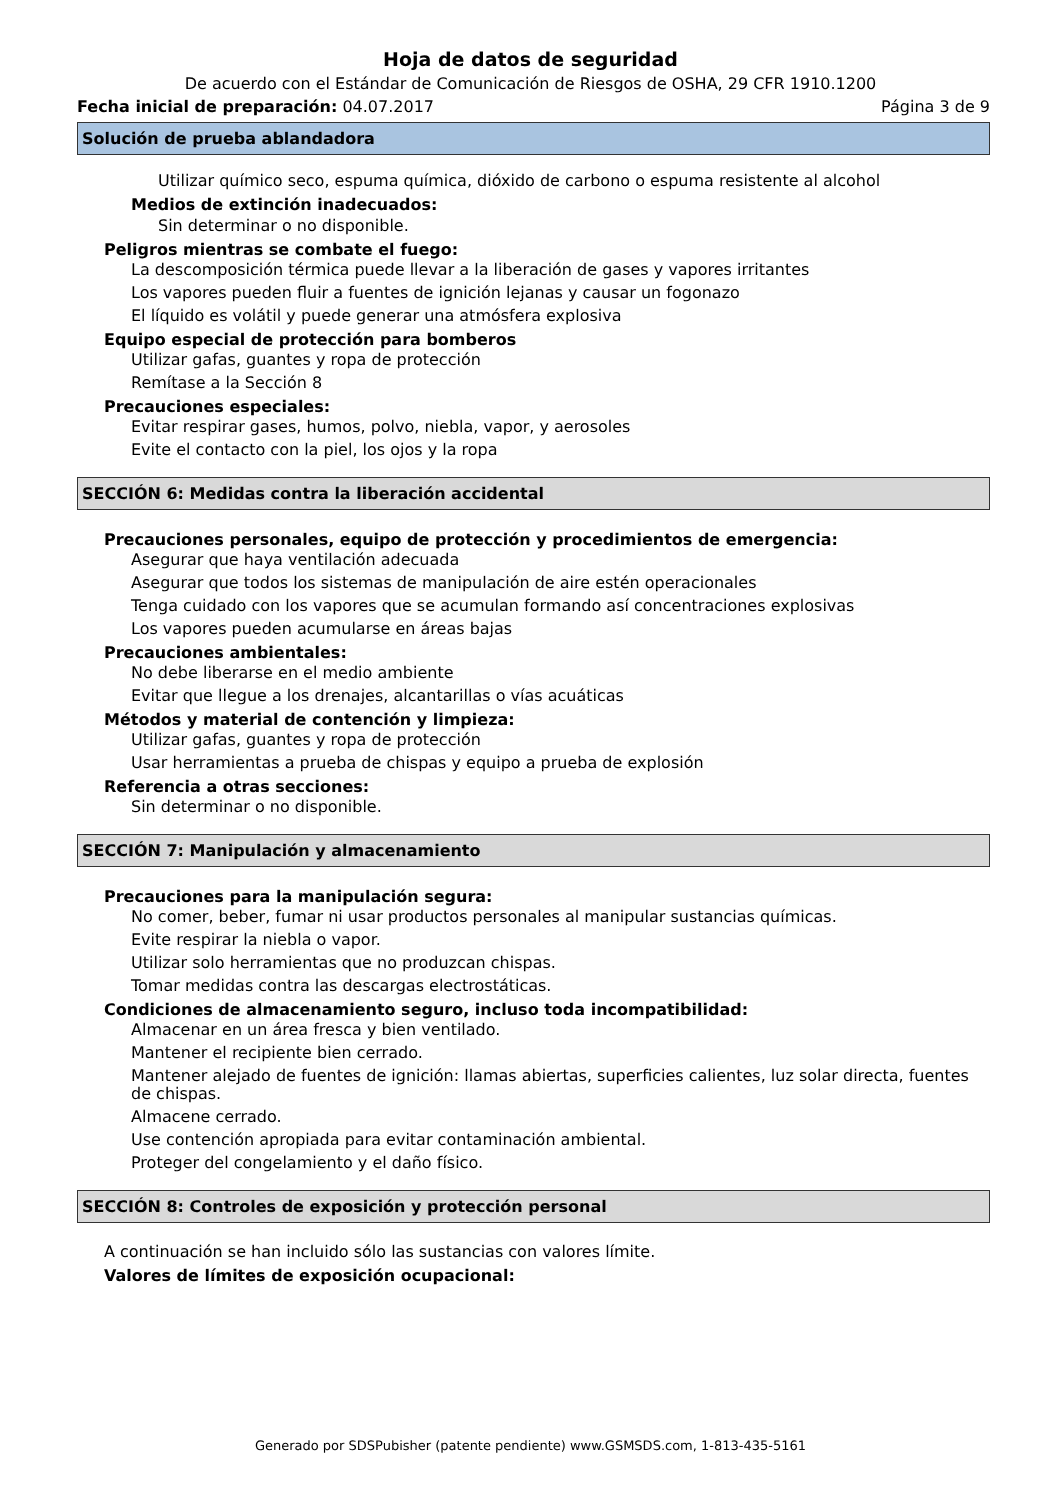Hoja de datos de seguridad
De acuerdo con el Estándar de Comunicación de Riesgos de OSHA, 29 CFR 1910.1200
Fecha inicial de preparación: 04.07.2017 Página 3 de 9
Solución de prueba ablandadora
Utilizar químico seco, espuma química, dióxido de carbono o espuma resistente al alcohol
Medios de extinción inadecuados:
Sin determinar o no disponible.
Peligros mientras se combate el fuego:
La descomposición térmica puede llevar a la liberación de gases y vapores irritantes
Los vapores pueden fluir a fuentes de ignición lejanas y causar un fogonazo
El líquido es volátil y puede generar una atmósfera explosiva
Equipo especial de protección para bomberos
Utilizar gafas, guantes y ropa de protección
Remítase a la Sección 8
Precauciones especiales:
Evitar respirar gases, humos, polvo, niebla, vapor, y aerosoles
Evite el contacto con la piel, los ojos y la ropa
SECCIÓN 6: Medidas contra la liberación accidental
Precauciones personales, equipo de protección y procedimientos de emergencia:
Asegurar que haya ventilación adecuada
Asegurar que todos los sistemas de manipulación de aire estén operacionales
Tenga cuidado con los vapores que se acumulan formando así concentraciones explosivas
Los vapores pueden acumularse en áreas bajas
Precauciones ambientales:
No debe liberarse en el medio ambiente
Evitar que llegue a los drenajes, alcantarillas o vías acuáticas
Métodos y material de contención y limpieza:
Utilizar gafas, guantes y ropa de protección
Usar herramientas a prueba de chispas y equipo a prueba de explosión
Referencia a otras secciones:
Sin determinar o no disponible.
SECCIÓN 7: Manipulación y almacenamiento
Precauciones para la manipulación segura:
No comer, beber, fumar ni usar productos personales al manipular sustancias químicas.
Evite respirar la niebla o vapor.
Utilizar solo herramientas que no produzcan chispas.
Tomar medidas contra las descargas electrostáticas.
Condiciones de almacenamiento seguro, incluso toda incompatibilidad:
Almacenar en un área fresca y bien ventilado.
Mantener el recipiente bien cerrado.
Mantener alejado de fuentes de ignición: llamas abiertas, superficies calientes, luz solar directa, fuentes de chispas.
Almacene cerrado.
Use contención apropiada para evitar contaminación ambiental.
Proteger del congelamiento y el daño físico.
SECCIÓN 8: Controles de exposición y protección personal
A continuación se han incluido sólo las sustancias con valores límite.
Valores de límites de exposición ocupacional:
Generado por SDSPubisher (patente pendiente) www.GSMSDS.com, 1-813-435-5161